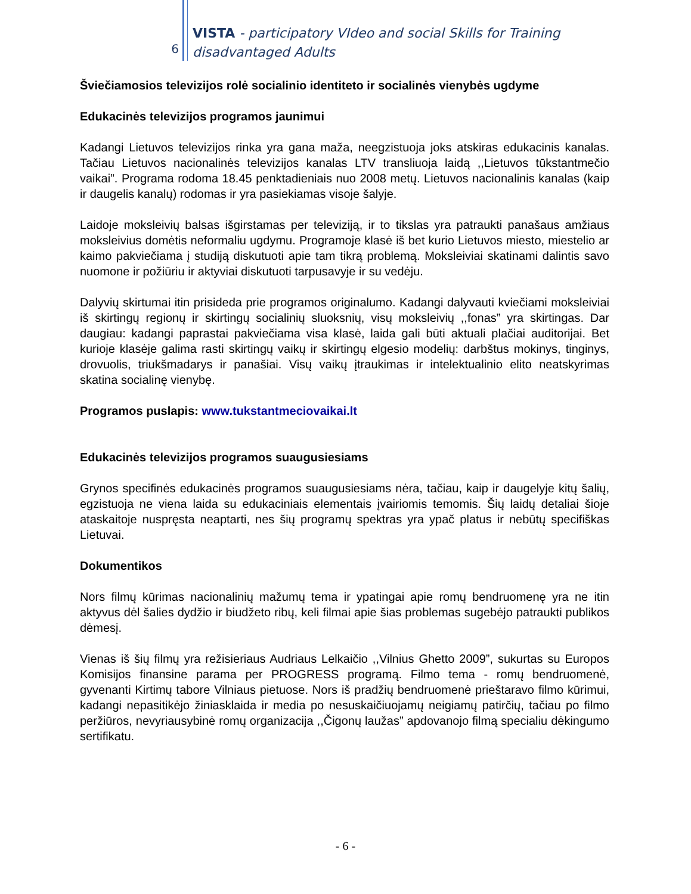6
VISTA - participatory VIdeo and social Skills for Training
disadvantaged Adults
Šviečiamosios televizijos rolė socialinio identiteto ir socialinės vienybės ugdyme
Edukacinės televizijos programos jaunimui
Kadangi Lietuvos televizijos rinka yra gana maža, neegzistuoja joks atskiras edukacinis kanalas. Tačiau Lietuvos nacionalinės televizijos kanalas LTV transliuoja laidą ,,Lietuvos tūkstantmečio vaikai”. Programa rodoma 18.45 penktadieniais nuo 2008 metų. Lietuvos nacionalinis kanalas (kaip ir daugelis kanalų) rodomas ir yra pasiekiamas visoje šalyje.
Laidoje moksleivių balsas išgirstamas per televiziją, ir to tikslas yra patraukti panašaus amžiaus moksleivius domėtis neformaliu ugdymu. Programoje klasė iš bet kurio Lietuvos miesto, miestelio ar kaimo pakviečiama į studiją diskutuoti apie tam tikrą problemą. Moksleiviai skatinami dalintis savo nuomone ir požiūriu ir aktyviai diskutuoti tarpusavyje ir su vedėju.
Dalyvių skirtumai itin prisideda prie programos originalumo. Kadangi dalyvauti kviečiami moksleiviai iš skirtingų regionų ir skirtingų socialinių sluoksnių, visų moksleivių ,,fonas” yra skirtingas. Dar daugiau: kadangi paprastai pakviečiama visa klasė, laida gali būti aktuali plačiai auditorijai. Bet kurioje klasėje galima rasti skirtingų vaikų ir skirtingų elgesio modelių: darbštus mokinys, tinginys, drovuolis, triukšmadarys ir panašiai. Visų vaikų įtraukimas ir intelektualinio elito neatskyrimas skatina socialinę vienybę.
Programos puslapis: www.tukstantmeciovaikai.lt
Edukacinės televizijos programos suaugusiesiams
Grynos specifinės edukacinės programos suaugusiesiams nėra, tačiau, kaip ir daugelyje kitų šalių, egzistuoja ne viena laida su edukaciniais elementais įvairiomis temomis. Šių laidų detaliai šioje ataskaitoje nuspręsta neaptarti, nes šių programų spektras yra ypač platus ir nebūtų specifiškas Lietuvai.
Dokumentikos
Nors filmų kūrimas nacionalinių mažumų tema ir ypatingai apie romų bendruomenę yra ne itin aktyvus dėl šalies dydžio ir biudžeto ribų, keli filmai apie šias problemas sugebėjo patraukti publikos dėmesį.
Vienas iš šių filmų yra režisieriaus Audriaus Lelkaičio ,,Vilnius Ghetto 2009”, sukurtas su Europos Komisijos finansine parama per PROGRESS programą. Filmo tema - romų bendruomenė, gyvenanti Kirtimų tabore Vilniaus pietuose. Nors iš pradžių bendruomenė prieštaravo filmo kūrimui, kadangi nepasitikėjo žiniasklaida ir media po nesuskaičiuojamų neigiamų patirčių, tačiau po filmo peržiūros, nevyriausybinė romų organizacija ,,Čigonų laužas” apdovanojo filmą specialiu dėkingumo sertifikatu.
- 6 -